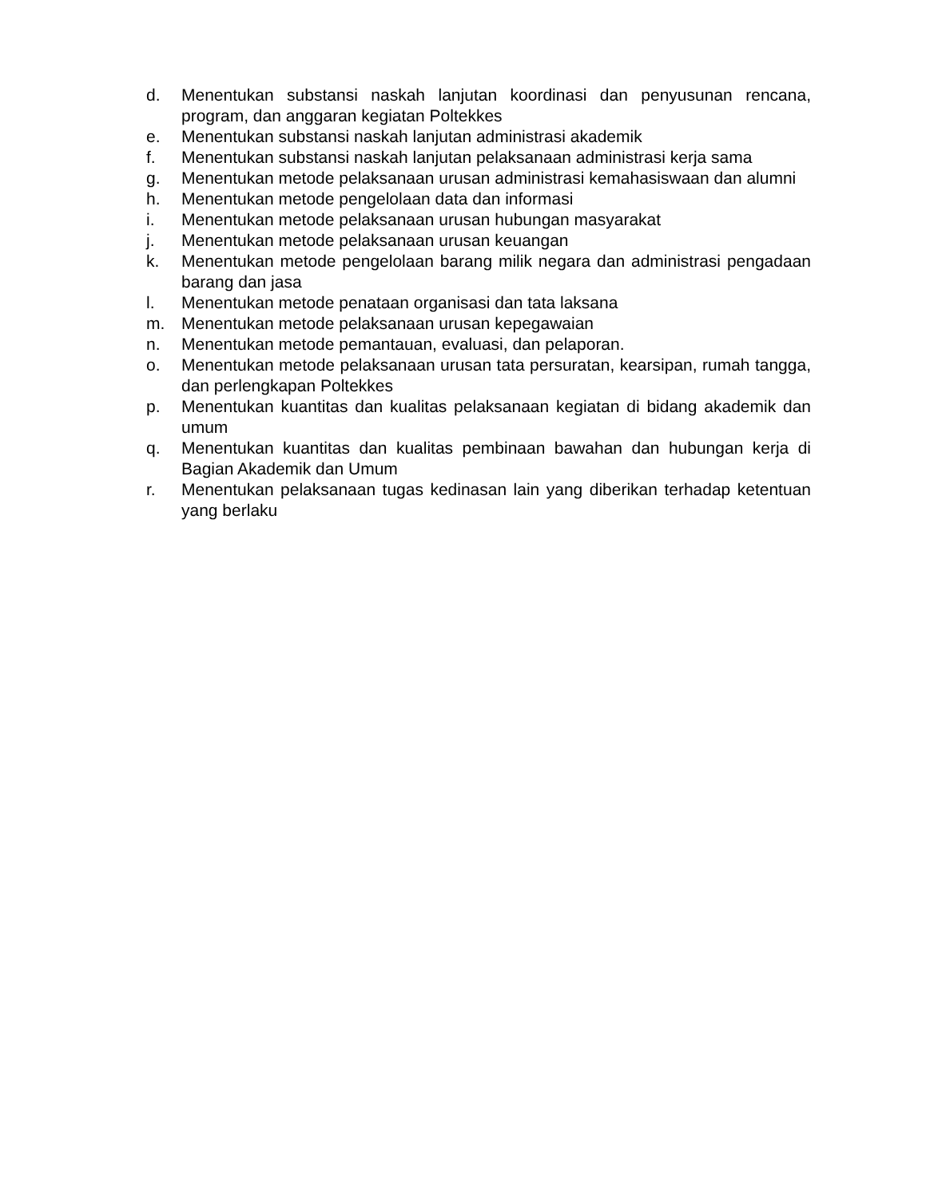d. Menentukan substansi naskah lanjutan koordinasi dan penyusunan rencana, program, dan anggaran kegiatan Poltekkes
e. Menentukan substansi naskah lanjutan administrasi akademik
f. Menentukan substansi naskah lanjutan pelaksanaan administrasi kerja sama
g. Menentukan metode pelaksanaan urusan administrasi kemahasiswaan dan alumni
h. Menentukan metode pengelolaan data dan informasi
i. Menentukan metode pelaksanaan urusan hubungan masyarakat
j. Menentukan metode pelaksanaan urusan keuangan
k. Menentukan metode pengelolaan barang milik negara dan administrasi pengadaan barang dan jasa
l. Menentukan metode penataan organisasi dan tata laksana
m. Menentukan metode pelaksanaan urusan kepegawaian
n. Menentukan metode pemantauan, evaluasi, dan pelaporan.
o. Menentukan metode pelaksanaan urusan tata persuratan, kearsipan, rumah tangga, dan perlengkapan Poltekkes
p. Menentukan kuantitas dan kualitas pelaksanaan kegiatan di bidang akademik dan umum
q. Menentukan kuantitas dan kualitas pembinaan bawahan dan hubungan kerja di Bagian Akademik dan Umum
r. Menentukan pelaksanaan tugas kedinasan lain yang diberikan terhadap ketentuan yang berlaku